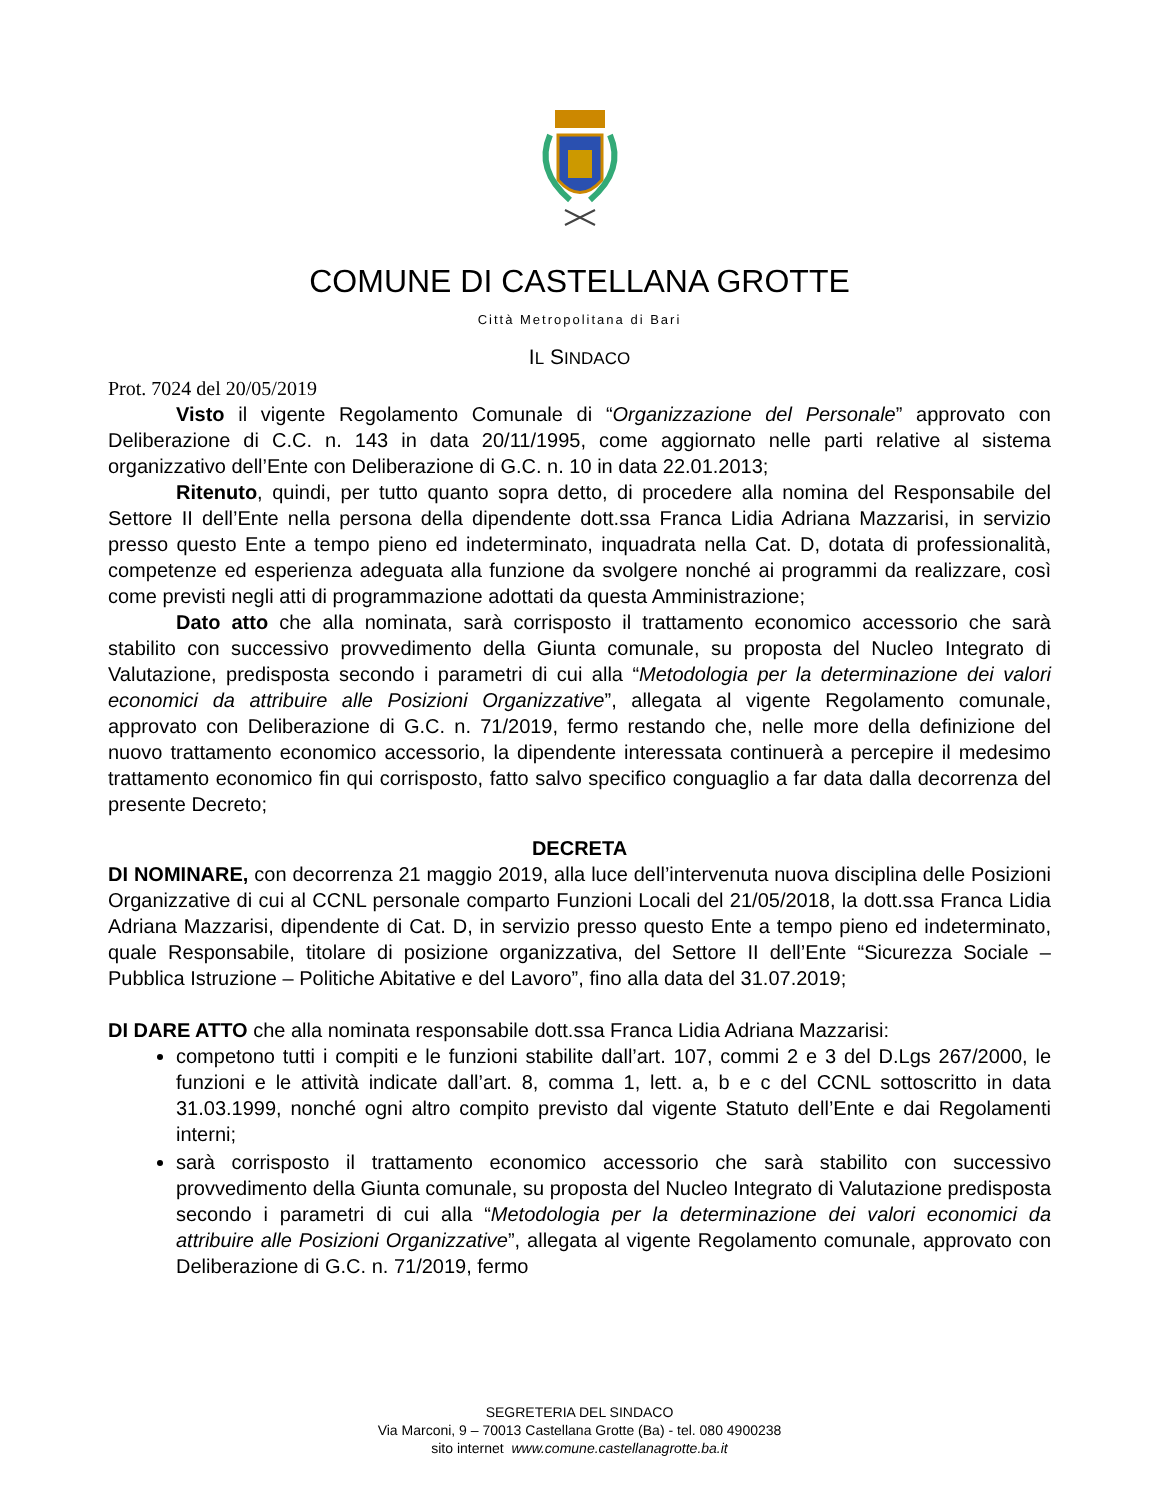COMUNE DI CASTELLANA GROTTE
Città Metropolitana di Bari
IL SINDACO
Prot. 7024 del 20/05/2019
Visto il vigente Regolamento Comunale di “Organizzazione del Personale” approvato con Deliberazione di C.C. n. 143 in data 20/11/1995, come aggiornato nelle parti relative al sistema organizzativo dell’Ente con Deliberazione di G.C. n. 10 in data 22.01.2013;
Ritenuto, quindi, per tutto quanto sopra detto, di procedere alla nomina del Responsabile del Settore II dell’Ente nella persona della dipendente dott.ssa Franca Lidia Adriana Mazzarisi, in servizio presso questo Ente a tempo pieno ed indeterminato, inquadrata nella Cat. D, dotata di professionalità, competenze ed esperienza adeguata alla funzione da svolgere nonché ai programmi da realizzare, così come previsti negli atti di programmazione adottati da questa Amministrazione;
Dato atto che alla nominata, sarà corrisposto il trattamento economico accessorio che sarà stabilito con successivo provvedimento della Giunta comunale, su proposta del Nucleo Integrato di Valutazione, predisposta secondo i parametri di cui alla “Metodologia per la determinazione dei valori economici da attribuire alle Posizioni Organizzative”, allegata al vigente Regolamento comunale, approvato con Deliberazione di G.C. n. 71/2019, fermo restando che, nelle more della definizione del nuovo trattamento economico accessorio, la dipendente interessata continuerà a percepire il medesimo trattamento economico fin qui corrisposto, fatto salvo specifico conguaglio a far data dalla decorrenza del presente Decreto;
DECRETA
DI NOMINARE, con decorrenza 21 maggio 2019, alla luce dell’intervenuta nuova disciplina delle Posizioni Organizzative di cui al CCNL personale comparto Funzioni Locali del 21/05/2018, la dott.ssa Franca Lidia Adriana Mazzarisi, dipendente di Cat. D, in servizio presso questo Ente a tempo pieno ed indeterminato, quale Responsabile, titolare di posizione organizzativa, del Settore II dell’Ente “Sicurezza Sociale – Pubblica Istruzione – Politiche Abitative e del Lavoro”, fino alla data del 31.07.2019;
DI DARE ATTO che alla nominata responsabile dott.ssa Franca Lidia Adriana Mazzarisi:
competono tutti i compiti e le funzioni stabilite dall’art. 107, commi 2 e 3 del D.Lgs 267/2000, le funzioni e le attività indicate dall’art. 8, comma 1, lett. a, b e c del CCNL sottoscritto in data 31.03.1999, nonché ogni altro compito previsto dal vigente Statuto dell’Ente e dai Regolamenti interni;
sarà corrisposto il trattamento economico accessorio che sarà stabilito con successivo provvedimento della Giunta comunale, su proposta del Nucleo Integrato di Valutazione predisposta secondo i parametri di cui alla “Metodologia per la determinazione dei valori economici da attribuire alle Posizioni Organizzative”, allegata al vigente Regolamento comunale, approvato con Deliberazione di G.C. n. 71/2019, fermo
SEGRETERIA DEL SINDACO
Via Marconi, 9 – 70013 Castellana Grotte (Ba) - tel. 080 4900238
sito internet www.comune.castellanagrotte.ba.it